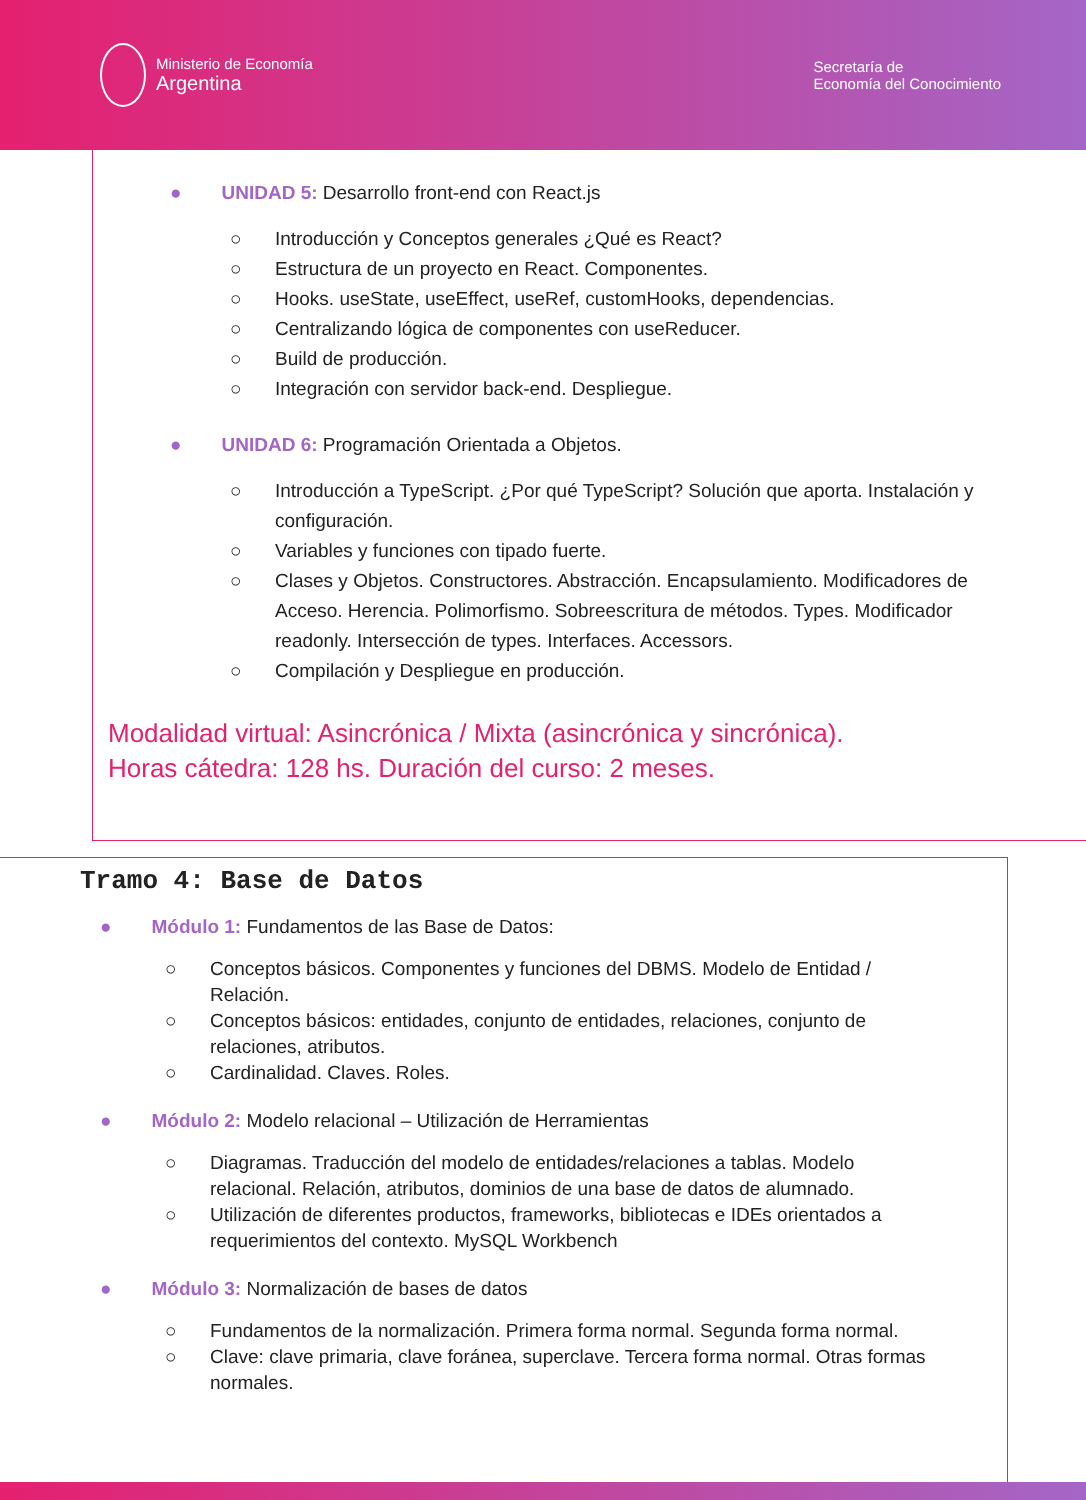Ministerio de Economía
Argentina
Secretaría de
Economía del Conocimiento
● UNIDAD 5: Desarrollo front-end con React.js
○ Introducción y Conceptos generales ¿Qué es React?
○ Estructura de un proyecto en React. Componentes.
○ Hooks. useState, useEffect, useRef, customHooks, dependencias.
○ Centralizando lógica de componentes con useReducer.
○ Build de producción.
○ Integración con servidor back-end. Despliegue.
● UNIDAD 6: Programación Orientada a Objetos.
○ Introducción a TypeScript. ¿Por qué TypeScript? Solución que aporta. Instalación y configuración.
○ Variables y funciones con tipado fuerte.
○ Clases y Objetos. Constructores. Abstracción. Encapsulamiento. Modificadores de Acceso. Herencia. Polimorfismo. Sobreescritura de métodos. Types. Modificador readonly. Intersección de types. Interfaces. Accessors.
○ Compilación y Despliegue en producción.
Modalidad virtual: Asincrónica / Mixta (asincrónica y sincrónica).
Horas cátedra: 128 hs. Duración del curso: 2 meses.
Tramo 4: Base de Datos
● Módulo 1: Fundamentos de las Base de Datos:
○ Conceptos básicos. Componentes y funciones del DBMS. Modelo de Entidad / Relación.
○ Conceptos básicos: entidades, conjunto de entidades, relaciones, conjunto de relaciones, atributos.
○ Cardinalidad. Claves. Roles.
● Módulo 2: Modelo relacional – Utilización de Herramientas
○ Diagramas. Traducción del modelo de entidades/relaciones a tablas. Modelo relacional. Relación, atributos, dominios de una base de datos de alumnado.
○ Utilización de diferentes productos, frameworks, bibliotecas e IDEs orientados a requerimientos del contexto. MySQL Workbench
● Módulo 3: Normalización de bases de datos
○ Fundamentos de la normalización. Primera forma normal. Segunda forma normal.
○ Clave: clave primaria, clave foránea, superclave. Tercera forma normal. Otras formas normales.